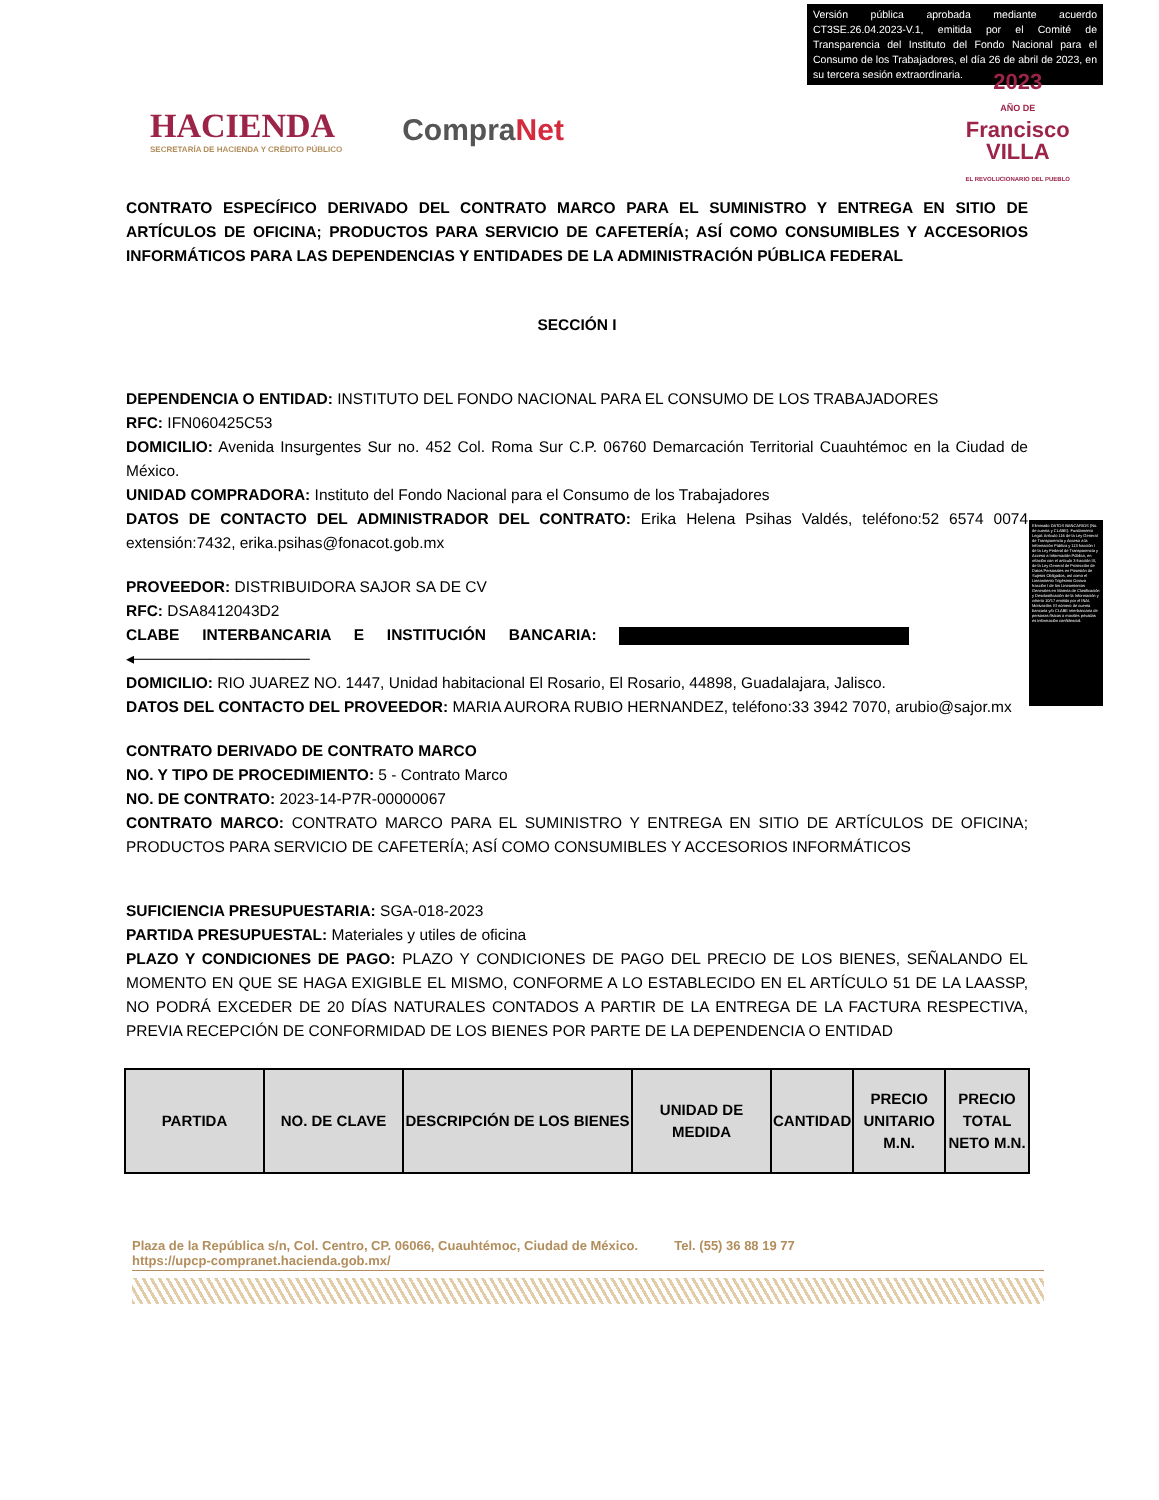Versión pública aprobada mediante acuerdo CT3SE.26.04.2023-V.1, emitida por el Comité de Transparencia del Instituto del Fondo Nacional para el Consumo de los Trabajadores, el día 26 de abril de 2023, en su tercera sesión extraordinaria.
HACIENDA
SECRETARÍA DE HACIENDA Y CRÉDITO PÚBLICO
CompraNet
2023
AÑO DE
Francisco
VILLA
EL REVOLUCIONARIO DEL PUEBLO
CONTRATO ESPECÍFICO DERIVADO DEL CONTRATO MARCO PARA EL SUMINISTRO Y ENTREGA EN SITIO DE ARTÍCULOS DE OFICINA; PRODUCTOS PARA SERVICIO DE CAFETERÍA; ASÍ COMO CONSUMIBLES Y ACCESORIOS INFORMÁTICOS PARA LAS DEPENDENCIAS Y ENTIDADES DE LA ADMINISTRACIÓN PÚBLICA FEDERAL
SECCIÓN I
DEPENDENCIA O ENTIDAD: INSTITUTO DEL FONDO NACIONAL PARA EL CONSUMO DE LOS TRABAJADORES
RFC: IFN060425C53
DOMICILIO: Avenida Insurgentes Sur no. 452 Col. Roma Sur C.P. 06760 Demarcación Territorial Cuauhtémoc en la Ciudad de México.
UNIDAD COMPRADORA: Instituto del Fondo Nacional para el Consumo de los Trabajadores
DATOS DE CONTACTO DEL ADMINISTRADOR DEL CONTRATO: Erika Helena Psihas Valdés, teléfono:52 6574 0074 extensión:7432, erika.psihas@fonacot.gob.mx
PROVEEDOR: DISTRIBUIDORA SAJOR SA DE CV
RFC: DSA8412043D2
CLABE INTERBANCARIA E INSTITUCIÓN BANCARIA: ◂────────────────
DOMICILIO: RIO JUAREZ NO. 1447, Unidad habitacional El Rosario, El Rosario, 44898, Guadalajara, Jalisco.
DATOS DEL CONTACTO DEL PROVEEDOR: MARIA AURORA RUBIO HERNANDEZ, teléfono:33 3942 7070, arubio@sajor.mx
CONTRATO DERIVADO DE CONTRATO MARCO
NO. Y TIPO DE PROCEDIMIENTO: 5 - Contrato Marco
NO. DE CONTRATO: 2023-14-P7R-00000067
CONTRATO MARCO: CONTRATO MARCO PARA EL SUMINISTRO Y ENTREGA EN SITIO DE ARTÍCULOS DE OFICINA; PRODUCTOS PARA SERVICIO DE CAFETERÍA; ASÍ COMO CONSUMIBLES Y ACCESORIOS INFORMÁTICOS
SUFICIENCIA PRESUPUESTARIA: SGA-018-2023
PARTIDA PRESUPUESTAL: Materiales y utiles de oficina
PLAZO Y CONDICIONES DE PAGO: PLAZO Y CONDICIONES DE PAGO DEL PRECIO DE LOS BIENES, SEÑALANDO EL MOMENTO EN QUE SE HAGA EXIGIBLE EL MISMO, CONFORME A LO ESTABLECIDO EN EL ARTÍCULO 51 DE LA LAASSP, NO PODRÁ EXCEDER DE 20 DÍAS NATURALES CONTADOS A PARTIR DE LA ENTREGA DE LA FACTURA RESPECTIVA, PREVIA RECEPCIÓN DE CONFORMIDAD DE LOS BIENES POR PARTE DE LA DEPENDENCIA O ENTIDAD
| PARTIDA | NO. DE CLAVE | DESCRIPCIÓN DE LOS BIENES | UNIDAD DE MEDIDA | CANTIDAD | PRECIO UNITARIO M.N. | PRECIO TOTAL NETO M.N. |
| --- | --- | --- | --- | --- | --- | --- |
Eliminado DATOS BANCARIOS (No. de cuenta y CLABE). Fundamento Legal: Artículo 116 de la Ley General de Transparencia y Acceso a la Información Pública y 113 fracción I de la Ley Federal de Transparencia y Acceso a Información Pública, en relación con el artículo 3 fracción IX, de la Ley General de Protección de Datos Personales en Posesión de Sujetos Obligados, así como el Lineamiento Trigésimo Octavo fracción I de los Lineamientos Generales en Materia de Clasificación y Desclasificación de la Información y criterio 10/17 emitido por el INAI. Motivación: El número de cuenta bancaria y/o CLABE interbancaria de personas físicas o morales privadas es información confidencial.
Plaza de la República s/n, Col. Centro, CP. 06066, Cuauhtémoc, Ciudad de México. Tel. (55) 36 88 19 77
https://upcp-compranet.hacienda.gob.mx/